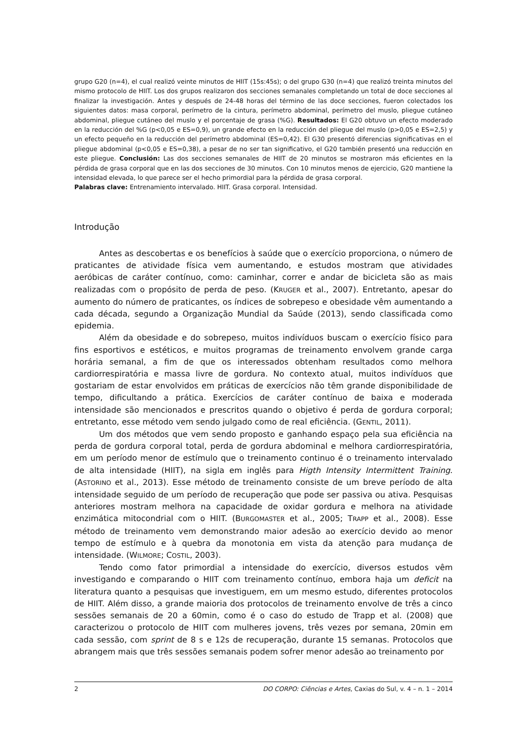grupo G20 (n=4), el cual realizó veinte minutos de HIIT (15s:45s); o del grupo G30 (n=4) que realizó treinta minutos del mismo protocolo de HIIT. Los dos grupos realizaron dos secciones semanales completando un total de doce secciones al finalizar la investigación. Antes y después de 24-48 horas del término de las doce secciones, fueron colectados los siguientes datos: masa corporal, perímetro de la cintura, perímetro abdominal, perímetro del muslo, pliegue cutáneo abdominal, pliegue cutáneo del muslo y el porcentaje de grasa (%G). Resultados: El G20 obtuvo un efecto moderado en la reducción del %G (p<0,05 e ES=0,9), un grande efecto en la reducción del pliegue del muslo (p>0,05 e ES=2,5) y un efecto pequeño en la reducción del perímetro abdominal (ES=0,42). El G30 presentó diferencias significativas en el pliegue abdominal (p<0,05 e ES=0,38), a pesar de no ser tan significativo, el G20 también presentó una reducción en este pliegue. Conclusión: Las dos secciones semanales de HIIT de 20 minutos se mostraron más eficientes en la pérdida de grasa corporal que en las dos secciones de 30 minutos. Con 10 minutos menos de ejercicio, G20 mantiene la intensidad elevada, lo que parece ser el hecho primordial para la pérdida de grasa corporal.
Palabras clave: Entrenamiento intervalado. HIIT. Grasa corporal. Intensidad.
Introdução
Antes as descobertas e os benefícios à saúde que o exercício proporciona, o número de praticantes de atividade física vem aumentando, e estudos mostram que atividades aeróbicas de caráter contínuo, como: caminhar, correr e andar de bicicleta são as mais realizadas com o propósito de perda de peso. (KRUGER et al., 2007). Entretanto, apesar do aumento do número de praticantes, os índices de sobrepeso e obesidade vêm aumentando a cada década, segundo a Organização Mundial da Saúde (2013), sendo classificada como epidemia.
Além da obesidade e do sobrepeso, muitos indivíduos buscam o exercício físico para fins esportivos e estéticos, e muitos programas de treinamento envolvem grande carga horária semanal, a fim de que os interessados obtenham resultados como melhora cardiorrespiratória e massa livre de gordura. No contexto atual, muitos indivíduos que gostariam de estar envolvidos em práticas de exercícios não têm grande disponibilidade de tempo, dificultando a prática. Exercícios de caráter contínuo de baixa e moderada intensidade são mencionados e prescritos quando o objetivo é perda de gordura corporal; entretanto, esse método vem sendo julgado como de real eficiência. (GENTIL, 2011).
Um dos métodos que vem sendo proposto e ganhando espaço pela sua eficiência na perda de gordura corporal total, perda de gordura abdominal e melhora cardiorrespiratória, em um período menor de estímulo que o treinamento continuo é o treinamento intervalado de alta intensidade (HIIT), na sigla em inglês para Higth Intensity Intermittent Training. (ASTORINO et al., 2013). Esse método de treinamento consiste de um breve período de alta intensidade seguido de um período de recuperação que pode ser passiva ou ativa. Pesquisas anteriores mostram melhora na capacidade de oxidar gordura e melhora na atividade enzimática mitocondrial com o HIIT. (BURGOMASTER et al., 2005; TRAPP et al., 2008). Esse método de treinamento vem demonstrando maior adesão ao exercício devido ao menor tempo de estímulo e à quebra da monotonia em vista da atenção para mudança de intensidade. (WILMORE; COSTIL, 2003).
Tendo como fator primordial a intensidade do exercício, diversos estudos vêm investigando e comparando o HIIT com treinamento contínuo, embora haja um deficit na literatura quanto a pesquisas que investiguem, em um mesmo estudo, diferentes protocolos de HIIT. Além disso, a grande maioria dos protocolos de treinamento envolve de três a cinco sessões semanais de 20 a 60min, como é o caso do estudo de Trapp et al. (2008) que caracterizou o protocolo de HIIT com mulheres jovens, três vezes por semana, 20min em cada sessão, com sprint de 8 s e 12s de recuperação, durante 15 semanas. Protocolos que abrangem mais que três sessões semanais podem sofrer menor adesão ao treinamento por
2 DO CORPO: Ciências e Artes, Caxias do Sul, v. 4 – n. 1 – 2014